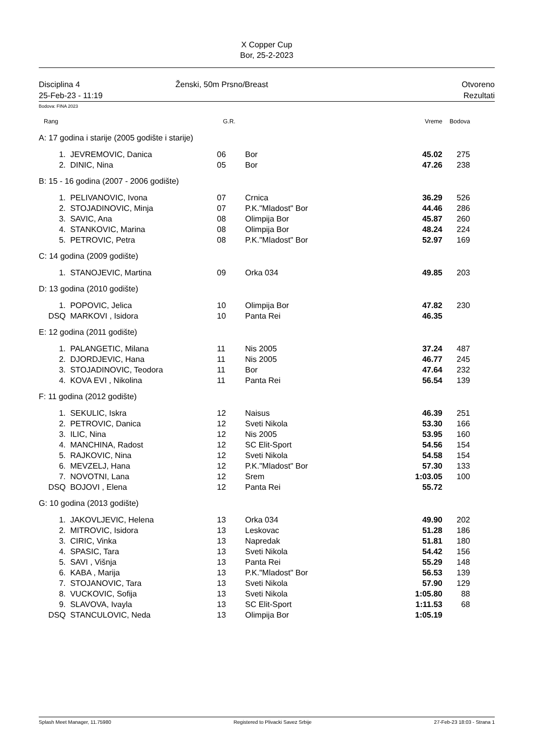X Copper Cup
Bor, 25-2-2023
Disciplina 4
25-Feb-23 - 11:19
Ženski, 50m Prsno/Breast Otvoreno
Rezultati
Bodova: FINA 2023
| Rang | | G.R. | | Vreme | Bodova | |
| --- | --- | --- | --- | --- | --- | --- |
| A: 17 godina i starije (2005 godište i starije) | | | | | | |
| 1. | JEVREMOVIC, Danica | 06 | Bor | 45.02 | 275 | |
| 2. | DINIC, Nina | 05 | Bor | 47.26 | 238 | |
| B: 15 - 16 godina (2007 - 2006 godište) | | | | | | |
| 1. | PELIVANOVIC, Ivona | 07 | Crnica | 36.29 | 526 | |
| 2. | STOJADINOVIC, Minja | 07 | P.K."Mladost" Bor | 44.46 | 286 | |
| 3. | SAVIC, Ana | 08 | Olimpija Bor | 45.87 | 260 | |
| 4. | STANKOVIC, Marina | 08 | Olimpija Bor | 48.24 | 224 | |
| 5. | PETROVIC, Petra | 08 | P.K."Mladost" Bor | 52.97 | 169 | |
| C: 14 godina (2009 godište) | | | | | | |
| 1. | STANOJEVIC, Martina | 09 | Orka 034 | 49.85 | 203 | |
| D: 13 godina (2010 godište) | | | | | | |
| 1. | POPOVIC, Jelica | 10 | Olimpija Bor | 47.82 | 230 | |
| DSQ | MARKOVI , Isidora | 10 | Panta Rei | 46.35 | | |
| E: 12 godina (2011 godište) | | | | | | |
| 1. | PALANGETIC, Milana | 11 | Nis 2005 | 37.24 | 487 | |
| 2. | DJORDJEVIC, Hana | 11 | Nis 2005 | 46.77 | 245 | |
| 3. | STOJADINOVIC, Teodora | 11 | Bor | 47.64 | 232 | |
| 4. | KOVA EVI , Nikolina | 11 | Panta Rei | 56.54 | 139 | |
| F: 11 godina (2012 godište) | | | | | | |
| 1. | SEKULIC, Iskra | 12 | Naisus | 46.39 | 251 | |
| 2. | PETROVIC, Danica | 12 | Sveti Nikola | 53.30 | 166 | |
| 3. | ILIC, Nina | 12 | Nis 2005 | 53.95 | 160 | |
| 4. | MANCHINA, Radost | 12 | SC Elit-Sport | 54.56 | 154 | |
| 5. | RAJKOVIC, Nina | 12 | Sveti Nikola | 54.58 | 154 | |
| 6. | MEVZELJ, Hana | 12 | P.K."Mladost" Bor | 57.30 | 133 | |
| 7. | NOVOTNI, Lana | 12 | Srem | 1:03.05 | 100 | |
| DSQ | BOJOVI , Elena | 12 | Panta Rei | 55.72 | | |
| G: 10 godina (2013 godište) | | | | | | |
| 1. | JAKOVLJEVIC, Helena | 13 | Orka 034 | 49.90 | 202 | |
| 2. | MITROVIC, Isidora | 13 | Leskovac | 51.28 | 186 | |
| 3. | CIRIC, Vinka | 13 | Napredak | 51.81 | 180 | |
| 4. | SPASIC, Tara | 13 | Sveti Nikola | 54.42 | 156 | |
| 5. | SAVI , Višnja | 13 | Panta Rei | 55.29 | 148 | |
| 6. | KABA , Marija | 13 | P.K."Mladost" Bor | 56.53 | 139 | |
| 7. | STOJANOVIC, Tara | 13 | Sveti Nikola | 57.90 | 129 | |
| 8. | VUCKOVIC, Sofija | 13 | Sveti Nikola | 1:05.80 | 88 | |
| 9. | SLAVOVA, Ivayla | 13 | SC Elit-Sport | 1:11.53 | 68 | |
| DSQ | STANCULOVIC, Neda | 13 | Olimpija Bor | 1:05.19 | | |
Splash Meet Manager, 11.75980 Registered to Plivacki Savez Srbije 27-Feb-23 18:03 - Strana 1